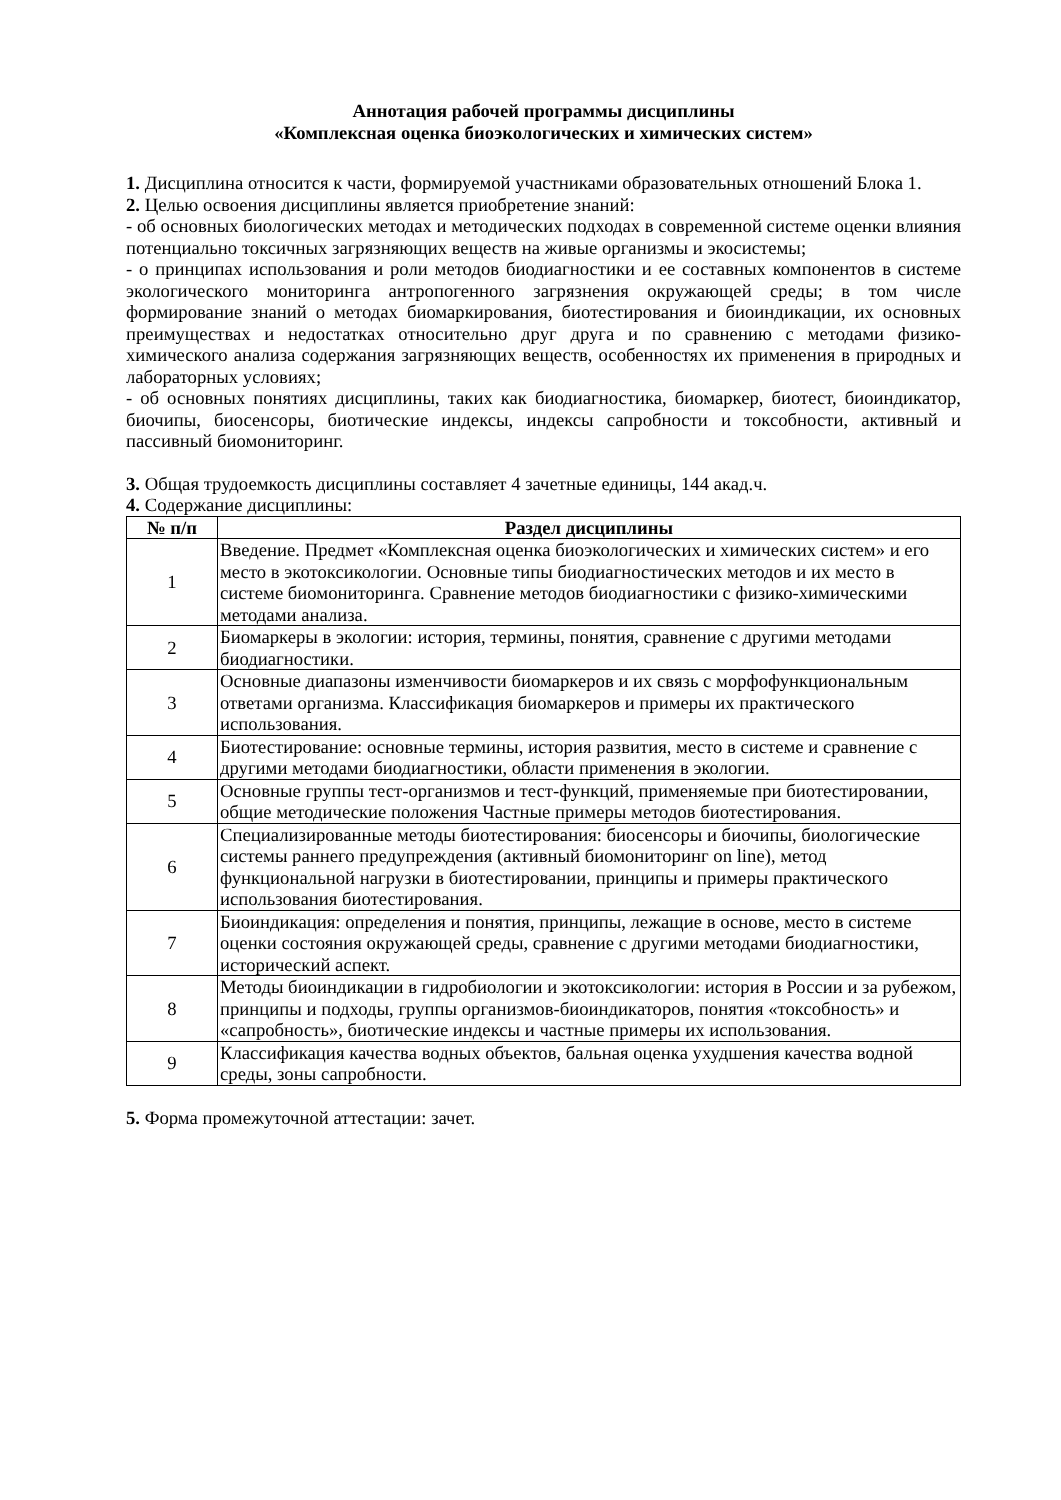Аннотация рабочей программы дисциплины
«Комплексная оценка биоэкологических и химических систем»
1. Дисциплина относится к части, формируемой участниками образовательных отношений Блока 1.
2. Целью освоения дисциплины является приобретение знаний:
- об основных биологических методах и методических подходах в современной системе оценки влияния потенциально токсичных загрязняющих веществ на живые организмы и экосистемы;
- о принципах использования и роли методов биодиагностики и ее составных компонентов в системе экологического мониторинга антропогенного загрязнения окружающей среды; в том числе формирование знаний о методах биомаркирования, биотестирования и биоиндикации, их основных преимуществах и недостатках относительно друг друга и по сравнению с методами физико-химического анализа содержания загрязняющих веществ, особенностях их применения в природных и лабораторных условиях;
- об основных понятиях дисциплины, таких как биодиагностика, биомаркер, биотест, биоиндикатор, биочипы, биосенсоры, биотические индексы, индексы сапробности и токсобности, активный и пассивный биомониторинг.
3. Общая трудоемкость дисциплины составляет 4 зачетные единицы, 144 акад.ч.
4. Содержание дисциплины:
| № п/п | Раздел дисциплины |
| --- | --- |
| 1 | Введение. Предмет «Комплексная оценка биоэкологических и химических систем» и его место в экотоксикологии. Основные типы биодиагностических методов и их место в системе биомониторинга. Сравнение методов биодиагностики с физико-химическими методами анализа. |
| 2 | Биомаркеры в экологии: история, термины, понятия, сравнение с другими методами биодиагностики. |
| 3 | Основные диапазоны изменчивости биомаркеров и их связь с морфофункциональным ответами организма. Классификация биомаркеров и примеры их практического использования. |
| 4 | Биотестирование: основные термины, история развития, место в системе и сравнение с другими методами биодиагностики, области применения в экологии. |
| 5 | Основные группы тест-организмов и тест-функций, применяемые при биотестировании, общие методические положения Частные примеры методов биотестирования. |
| 6 | Специализированные методы биотестирования: биосенсоры и биочипы, биологические системы раннего предупреждения (активный биомониторинг on line), метод функциональной нагрузки в биотестировании, принципы и примеры практического использования биотестирования. |
| 7 | Биоиндикация: определения и понятия, принципы, лежащие в основе, место в системе оценки состояния окружающей среды, сравнение с другими методами биодиагностики, исторический аспект. |
| 8 | Методы биоиндикации в гидробиологии и экотоксикологии: история в России и за рубежом, принципы и подходы, группы организмов-биоиндикаторов, понятия «токсобность» и «сапробность», биотические индексы и частные примеры их использования. |
| 9 | Классификация качества водных объектов, бальная оценка ухудшения качества водной среды, зоны сапробности. |
5. Форма промежуточной аттестации: зачет.